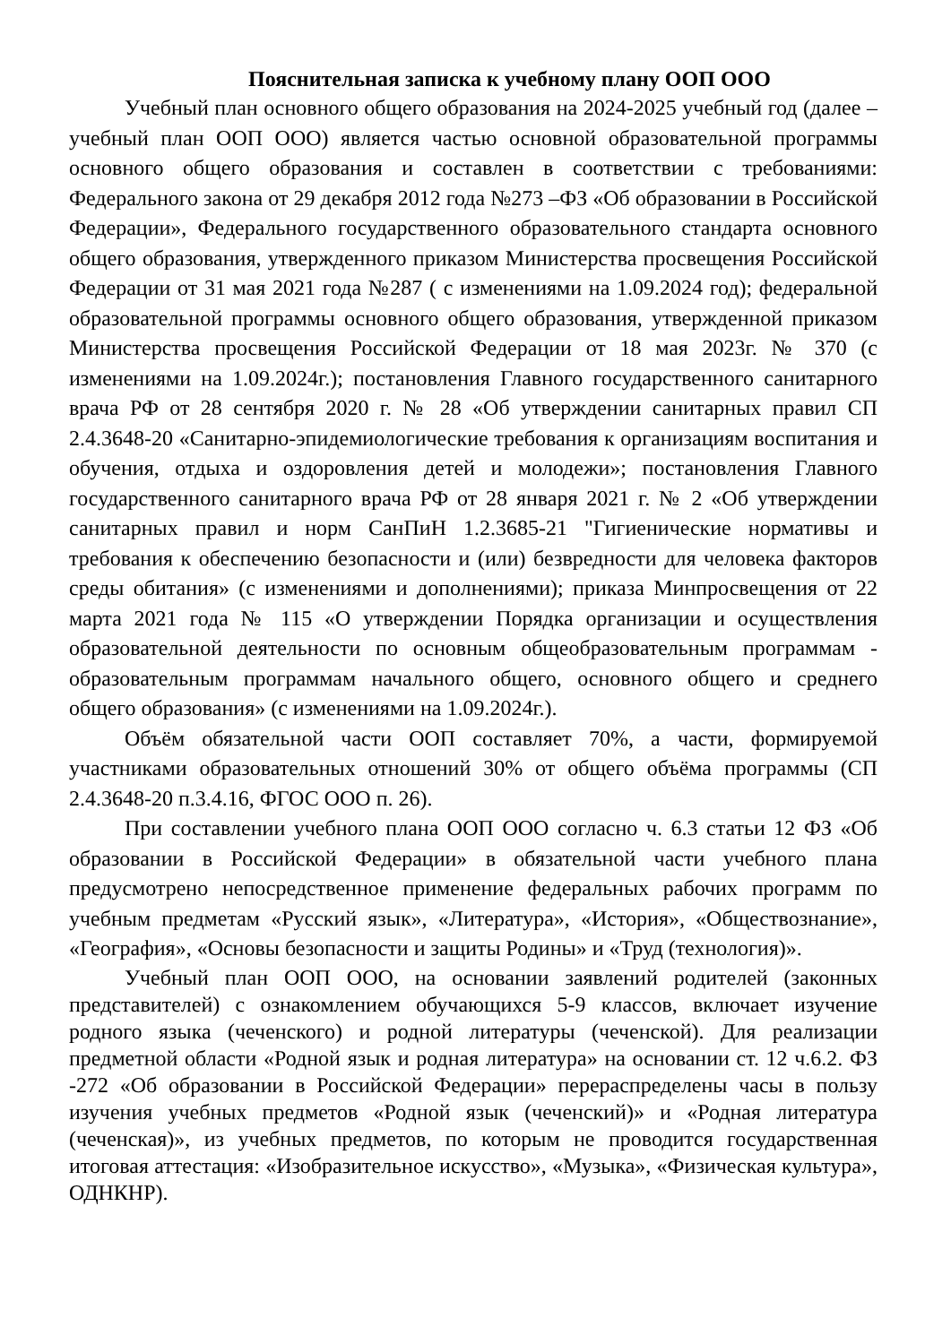Пояснительная записка к учебному плану ООП ООО
Учебный план основного общего образования на 2024-2025 учебный год (далее – учебный план ООП ООО) является частью основной образовательной программы основного общего образования и составлен в соответствии с требованиями: Федерального закона от 29 декабря 2012 года №273 –ФЗ «Об образовании в Российской Федерации», Федерального государственного образовательного стандарта основного общего образования, утвержденного приказом Министерства просвещения Российской Федерации от 31 мая 2021 года №287 ( с изменениями на 1.09.2024 год); федеральной образовательной программы основного общего образования, утвержденной приказом Министерства просвещения Российской Федерации от 18 мая 2023г. № 370 (с изменениями на 1.09.2024г.); постановления Главного государственного санитарного врача РФ от 28 сентября 2020 г. № 28 «Об утверждении санитарных правил СП 2.4.3648-20 «Санитарно-эпидемиологические требования к организациям воспитания и обучения, отдыха и оздоровления детей и молодежи»; постановления Главного государственного санитарного врача РФ от 28 января 2021 г. № 2 «Об утверждении санитарных правил и норм СанПиН 1.2.3685-21 "Гигиенические нормативы и требования к обеспечению безопасности и (или) безвредности для человека факторов среды обитания» (с изменениями и дополнениями); приказа Минпросвещения от 22 марта 2021 года № 115 «О утверждении Порядка организации и осуществления образовательной деятельности по основным общеобразовательным программам - образовательным программам начального общего, основного общего и среднего общего образования» (с изменениями на 1.09.2024г.).
Объём обязательной части ООП составляет 70%, а части, формируемой участниками образовательных отношений 30% от общего объёма программы (СП 2.4.3648-20 п.3.4.16, ФГОС ООО п. 26).
При составлении учебного плана ООП ООО согласно ч. 6.3 статьи 12 ФЗ «Об образовании в Российской Федерации» в обязательной части учебного плана предусмотрено непосредственное применение федеральных рабочих программ по учебным предметам «Русский язык», «Литература», «История», «Обществознание», «География», «Основы безопасности и защиты Родины» и «Труд (технология)».
Учебный план ООП ООО, на основании заявлений родителей (законных представителей) с ознакомлением обучающихся 5-9 классов, включает изучение родного языка (чеченского) и родной литературы (чеченской). Для реализации предметной области «Родной язык и родная литература» на основании ст. 12 ч.6.2. ФЗ -272 «Об образовании в Российской Федерации» перераспределены часы в пользу изучения учебных предметов «Родной язык (чеченский)» и «Родная литература (чеченская)», из учебных предметов, по которым не проводится государственная итоговая аттестация: «Изобразительное искусство», «Музыка», «Физическая культура», ОДНКНР).